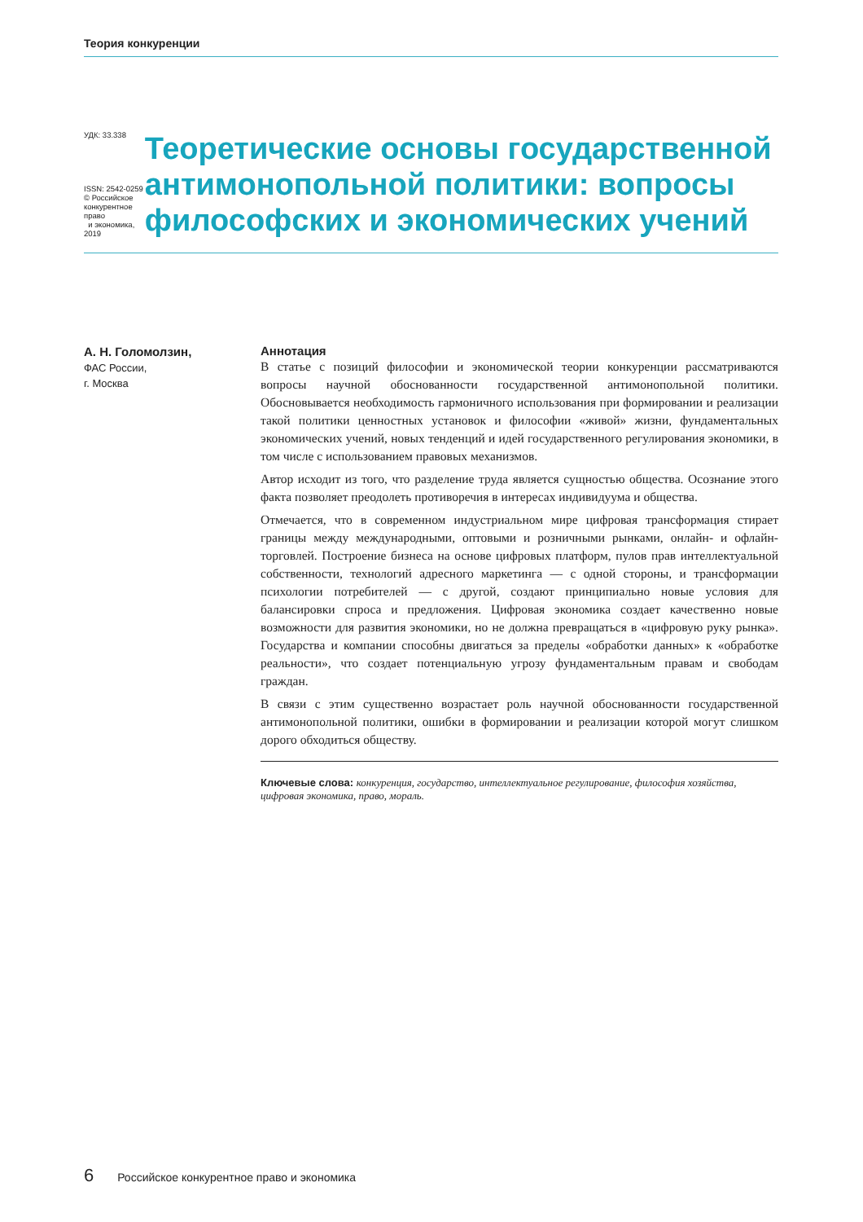Теория конкуренции
УДК: 33.338
ISSN: 2542-0259
© Российское конкурентное право
и экономика, 2019
Теоретические основы государственной антимонопольной политики: вопросы философских и экономических учений
А. Н. Голомолзин,
ФАС России,
г. Москва
Аннотация
В статье с позиций философии и экономической теории конкуренции рассматриваются вопросы научной обоснованности государственной антимонопольной политики. Обосновывается необходимость гармоничного использования при формировании и реализации такой политики ценностных установок и философии «живой» жизни, фундаментальных экономических учений, новых тенденций и идей государственного регулирования экономики, в том числе с использованием правовых механизмов.
Автор исходит из того, что разделение труда является сущностью общества. Осознание этого факта позволяет преодолеть противоречия в интересах индивидуума и общества.
Отмечается, что в современном индустриальном мире цифровая трансформация стирает границы между международными, оптовыми и розничными рынками, онлайн- и офлайн-торговлей. Построение бизнеса на основе цифровых платформ, пулов прав интеллектуальной собственности, технологий адресного маркетинга — с одной стороны, и трансформации психологии потребителей — с другой, создают принципиально новые условия для балансировки спроса и предложения. Цифровая экономика создает качественно новые возможности для развития экономики, но не должна превращаться в «цифровую руку рынка». Государства и компании способны двигаться за пределы «обработки данных» к «обработке реальности», что создает потенциальную угрозу фундаментальным правам и свободам граждан.
В связи с этим существенно возрастает роль научной обоснованности государственной антимонопольной политики, ошибки в формировании и реализации которой могут слишком дорого обходиться обществу.
Ключевые слова: конкуренция, государство, интеллектуальное регулирование, философия хозяйства, цифровая экономика, право, мораль.
6 Российское конкурентное право и экономика